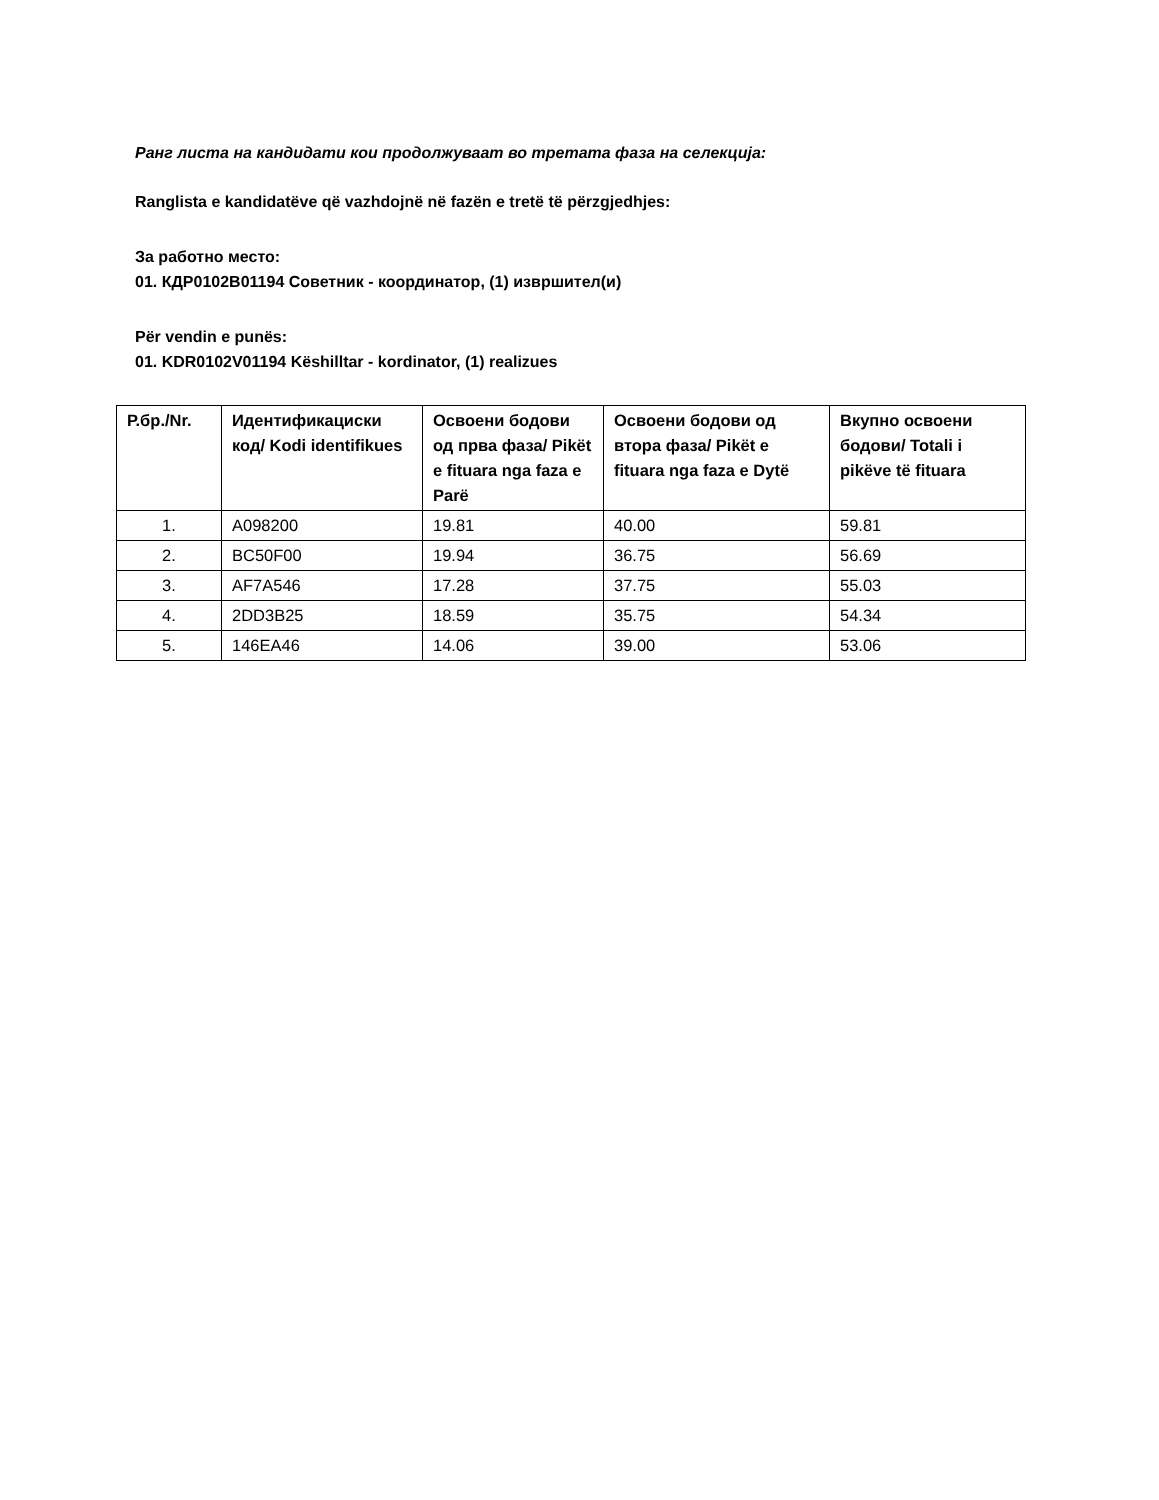Ранг листа на кандидати кои продолжуваат во третата фаза на селекција:
Ranglista e kandidatëve që vazhdojnë në fazën e tretë të përzgjedhjes:
За работно место:
01. КДР0102В01194 Советник - координатор, (1) извршител(и)
Për vendin e punës:
01. KDR0102V01194 Këshilltar - kordinator, (1) realizues
| Р.бр./Nr. | Идентификациски код/ Kodi identifikues | Освоени бодови од прва фаза/ Pikët e fituara nga faza e Parë | Освоени бодови од втора фаза/ Pikët e fituara nga faza e Dytë | Вкупно освоени бодови/ Totali i pikëve të fituara |
| --- | --- | --- | --- | --- |
| 1. | A098200 | 19.81 | 40.00 | 59.81 |
| 2. | BC50F00 | 19.94 | 36.75 | 56.69 |
| 3. | AF7A546 | 17.28 | 37.75 | 55.03 |
| 4. | 2DD3B25 | 18.59 | 35.75 | 54.34 |
| 5. | 146EA46 | 14.06 | 39.00 | 53.06 |